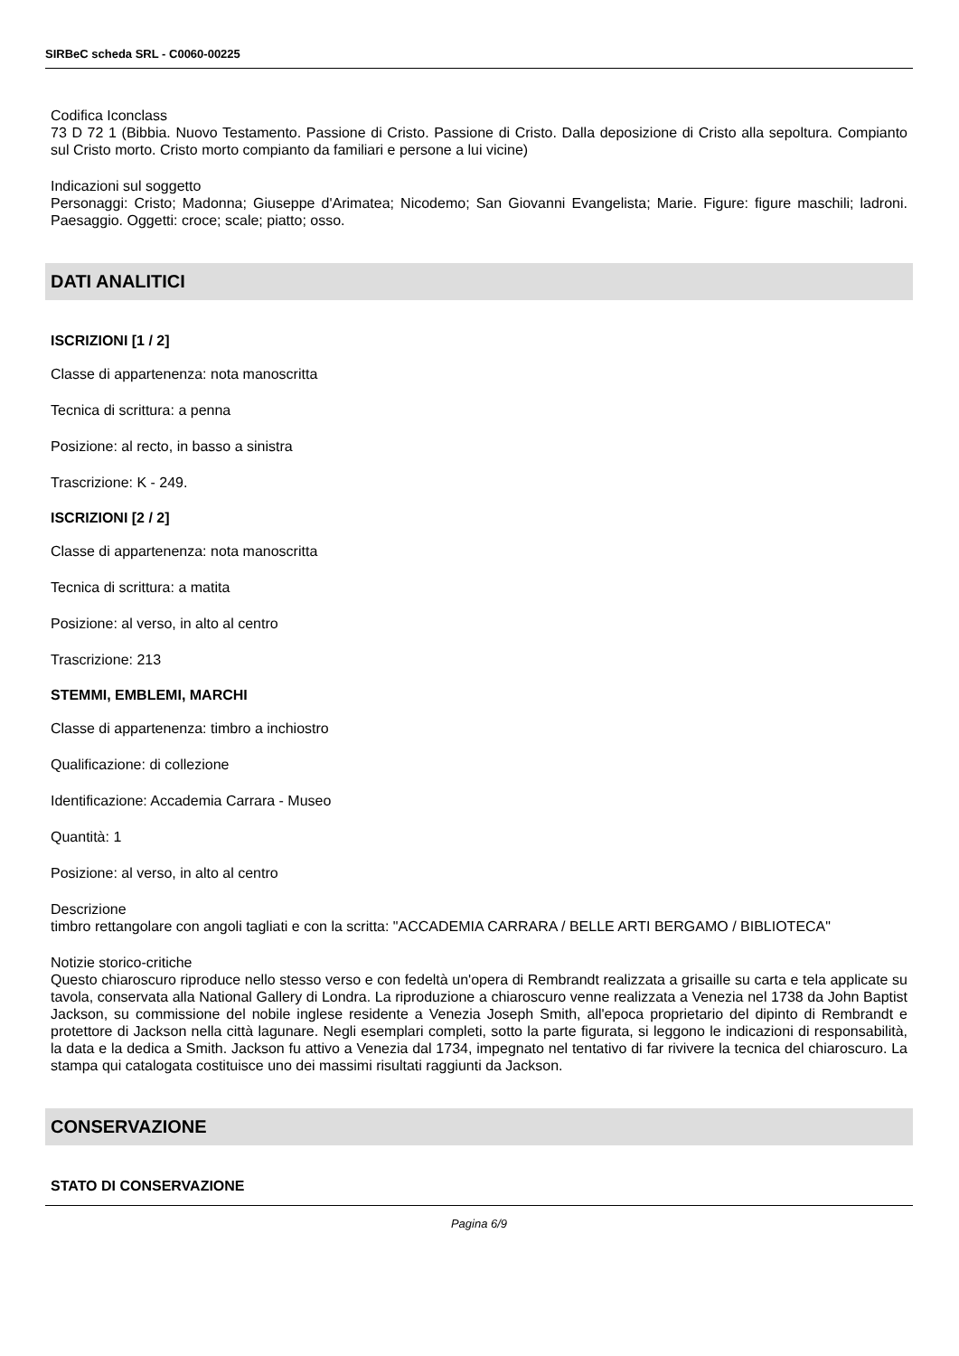SIRBeC scheda SRL - C0060-00225
Codifica Iconclass
73 D 72 1 (Bibbia. Nuovo Testamento. Passione di Cristo. Passione di Cristo. Dalla deposizione di Cristo alla sepoltura. Compianto sul Cristo morto. Cristo morto compianto da familiari e persone a lui vicine)
Indicazioni sul soggetto
Personaggi: Cristo; Madonna; Giuseppe d'Arimatea; Nicodemo; San Giovanni Evangelista; Marie. Figure: figure maschili; ladroni. Paesaggio. Oggetti: croce; scale; piatto; osso.
DATI ANALITICI
ISCRIZIONI [1 / 2]
Classe di appartenenza: nota manoscritta
Tecnica di scrittura: a penna
Posizione: al recto, in basso a sinistra
Trascrizione: K - 249.
ISCRIZIONI [2 / 2]
Classe di appartenenza: nota manoscritta
Tecnica di scrittura: a matita
Posizione: al verso, in alto al centro
Trascrizione: 213
STEMMI, EMBLEMI, MARCHI
Classe di appartenenza: timbro a inchiostro
Qualificazione: di collezione
Identificazione: Accademia Carrara - Museo
Quantità: 1
Posizione: al verso, in alto al centro
Descrizione
timbro rettangolare con angoli tagliati e con la scritta: "ACCADEMIA CARRARA / BELLE ARTI BERGAMO / BIBLIOTECA"
Notizie storico-critiche
Questo chiaroscuro riproduce nello stesso verso e con fedeltà un'opera di Rembrandt realizzata a grisaille su carta e tela applicate su tavola, conservata alla National Gallery di Londra. La riproduzione a chiaroscuro venne realizzata a Venezia nel 1738 da John Baptist Jackson, su commissione del nobile inglese residente a Venezia Joseph Smith, all'epoca proprietario del dipinto di Rembrandt e protettore di Jackson nella città lagunare. Negli esemplari completi, sotto la parte figurata, si leggono le indicazioni di responsabilità, la data e la dedica a Smith. Jackson fu attivo a Venezia dal 1734, impegnato nel tentativo di far rivivere la tecnica del chiaroscuro. La stampa qui catalogata costituisce uno dei massimi risultati raggiunti da Jackson.
CONSERVAZIONE
STATO DI CONSERVAZIONE
Pagina 6/9